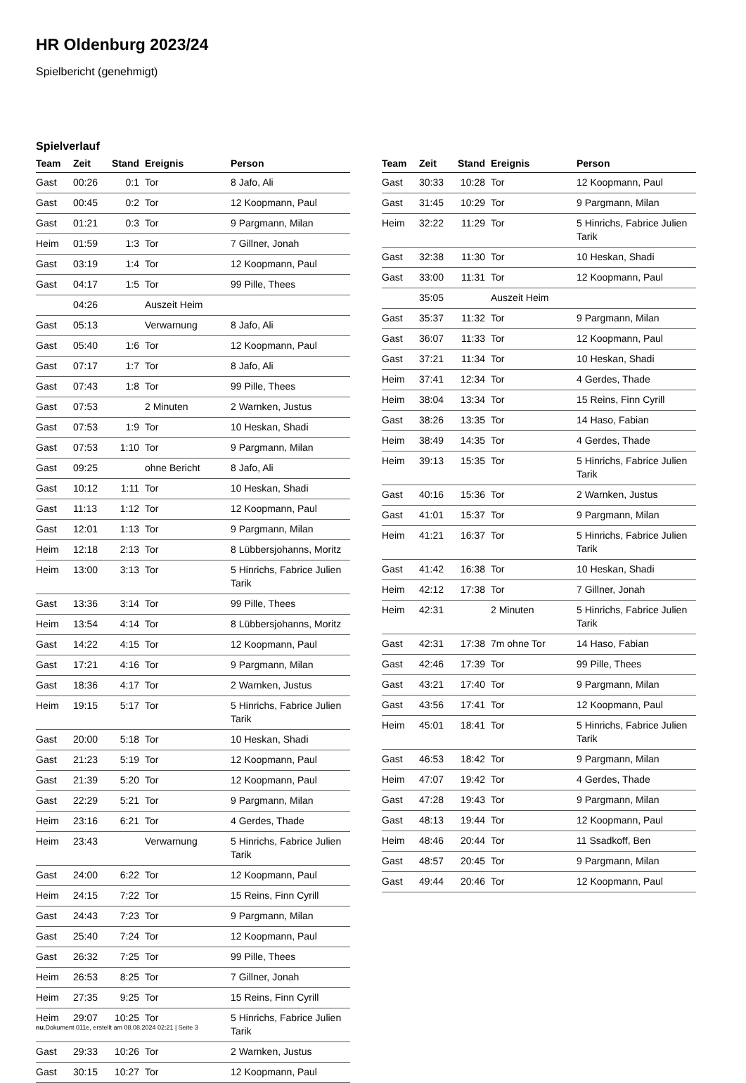HR Oldenburg 2023/24
Spielbericht (genehmigt)
Spielverlauf
| Team | Zeit | Stand | Ereignis | Person |
| --- | --- | --- | --- | --- |
| Gast | 00:26 | 0:1 | Tor | 8 Jafo, Ali |
| Gast | 00:45 | 0:2 | Tor | 12 Koopmann, Paul |
| Gast | 01:21 | 0:3 | Tor | 9 Pargmann, Milan |
| Heim | 01:59 | 1:3 | Tor | 7 Gillner, Jonah |
| Gast | 03:19 | 1:4 | Tor | 12 Koopmann, Paul |
| Gast | 04:17 | 1:5 | Tor | 99 Pille, Thees |
| | 04:26 | | Auszeit Heim | |
| Gast | 05:13 | | Verwarnung | 8 Jafo, Ali |
| Gast | 05:40 | 1:6 | Tor | 12 Koopmann, Paul |
| Gast | 07:17 | 1:7 | Tor | 8 Jafo, Ali |
| Gast | 07:43 | 1:8 | Tor | 99 Pille, Thees |
| Gast | 07:53 | | 2 Minuten | 2 Warnken, Justus |
| Gast | 07:53 | 1:9 | Tor | 10 Heskan, Shadi |
| Gast | 07:53 | 1:10 | Tor | 9 Pargmann, Milan |
| Gast | 09:25 | | ohne Bericht | 8 Jafo, Ali |
| Gast | 10:12 | 1:11 | Tor | 10 Heskan, Shadi |
| Gast | 11:13 | 1:12 | Tor | 12 Koopmann, Paul |
| Gast | 12:01 | 1:13 | Tor | 9 Pargmann, Milan |
| Heim | 12:18 | 2:13 | Tor | 8 Lübbersjohanns, Moritz |
| Heim | 13:00 | 3:13 | Tor | 5 Hinrichs, Fabrice Julien Tarik |
| Gast | 13:36 | 3:14 | Tor | 99 Pille, Thees |
| Heim | 13:54 | 4:14 | Tor | 8 Lübbersjohanns, Moritz |
| Gast | 14:22 | 4:15 | Tor | 12 Koopmann, Paul |
| Gast | 17:21 | 4:16 | Tor | 9 Pargmann, Milan |
| Gast | 18:36 | 4:17 | Tor | 2 Warnken, Justus |
| Heim | 19:15 | 5:17 | Tor | 5 Hinrichs, Fabrice Julien Tarik |
| Gast | 20:00 | 5:18 | Tor | 10 Heskan, Shadi |
| Gast | 21:23 | 5:19 | Tor | 12 Koopmann, Paul |
| Gast | 21:39 | 5:20 | Tor | 12 Koopmann, Paul |
| Gast | 22:29 | 5:21 | Tor | 9 Pargmann, Milan |
| Heim | 23:16 | 6:21 | Tor | 4 Gerdes, Thade |
| Heim | 23:43 | | Verwarnung | 5 Hinrichs, Fabrice Julien Tarik |
| Gast | 24:00 | 6:22 | Tor | 12 Koopmann, Paul |
| Heim | 24:15 | 7:22 | Tor | 15 Reins, Finn Cyrill |
| Gast | 24:43 | 7:23 | Tor | 9 Pargmann, Milan |
| Gast | 25:40 | 7:24 | Tor | 12 Koopmann, Paul |
| Gast | 26:32 | 7:25 | Tor | 99 Pille, Thees |
| Heim | 26:53 | 8:25 | Tor | 7 Gillner, Jonah |
| Heim | 27:35 | 9:25 | Tor | 15 Reins, Finn Cyrill |
| Heim | 29:07 | 10:25 | Tor | 5 Hinrichs, Fabrice Julien Tarik |
| Gast | 29:33 | 10:26 | Tor | 2 Warnken, Justus |
| Gast | 30:15 | 10:27 | Tor | 12 Koopmann, Paul |
| Team | Zeit | Stand | Ereignis | Person |
| --- | --- | --- | --- | --- |
| Gast | 30:33 | 10:28 | Tor | 12 Koopmann, Paul |
| Gast | 31:45 | 10:29 | Tor | 9 Pargmann, Milan |
| Heim | 32:22 | 11:29 | Tor | 5 Hinrichs, Fabrice Julien Tarik |
| Gast | 32:38 | 11:30 | Tor | 10 Heskan, Shadi |
| Gast | 33:00 | 11:31 | Tor | 12 Koopmann, Paul |
| | 35:05 | | Auszeit Heim | |
| Gast | 35:37 | 11:32 | Tor | 9 Pargmann, Milan |
| Gast | 36:07 | 11:33 | Tor | 12 Koopmann, Paul |
| Gast | 37:21 | 11:34 | Tor | 10 Heskan, Shadi |
| Heim | 37:41 | 12:34 | Tor | 4 Gerdes, Thade |
| Heim | 38:04 | 13:34 | Tor | 15 Reins, Finn Cyrill |
| Gast | 38:26 | 13:35 | Tor | 14 Haso, Fabian |
| Heim | 38:49 | 14:35 | Tor | 4 Gerdes, Thade |
| Heim | 39:13 | 15:35 | Tor | 5 Hinrichs, Fabrice Julien Tarik |
| Gast | 40:16 | 15:36 | Tor | 2 Warnken, Justus |
| Gast | 41:01 | 15:37 | Tor | 9 Pargmann, Milan |
| Heim | 41:21 | 16:37 | Tor | 5 Hinrichs, Fabrice Julien Tarik |
| Gast | 41:42 | 16:38 | Tor | 10 Heskan, Shadi |
| Heim | 42:12 | 17:38 | Tor | 7 Gillner, Jonah |
| Heim | 42:31 | | 2 Minuten | 5 Hinrichs, Fabrice Julien Tarik |
| Gast | 42:31 | 17:38 | 7m ohne Tor | 14 Haso, Fabian |
| Gast | 42:46 | 17:39 | Tor | 99 Pille, Thees |
| Gast | 43:21 | 17:40 | Tor | 9 Pargmann, Milan |
| Gast | 43:56 | 17:41 | Tor | 12 Koopmann, Paul |
| Heim | 45:01 | 18:41 | Tor | 5 Hinrichs, Fabrice Julien Tarik |
| Gast | 46:53 | 18:42 | Tor | 9 Pargmann, Milan |
| Heim | 47:07 | 19:42 | Tor | 4 Gerdes, Thade |
| Gast | 47:28 | 19:43 | Tor | 9 Pargmann, Milan |
| Gast | 48:13 | 19:44 | Tor | 12 Koopmann, Paul |
| Heim | 48:46 | 20:44 | Tor | 11 Ssadkoff, Ben |
| Gast | 48:57 | 20:45 | Tor | 9 Pargmann, Milan |
| Gast | 49:44 | 20:46 | Tor | 12 Koopmann, Paul |
nu.Dokument 011e, erstellt am 08.08.2024 02:21 | Seite 3